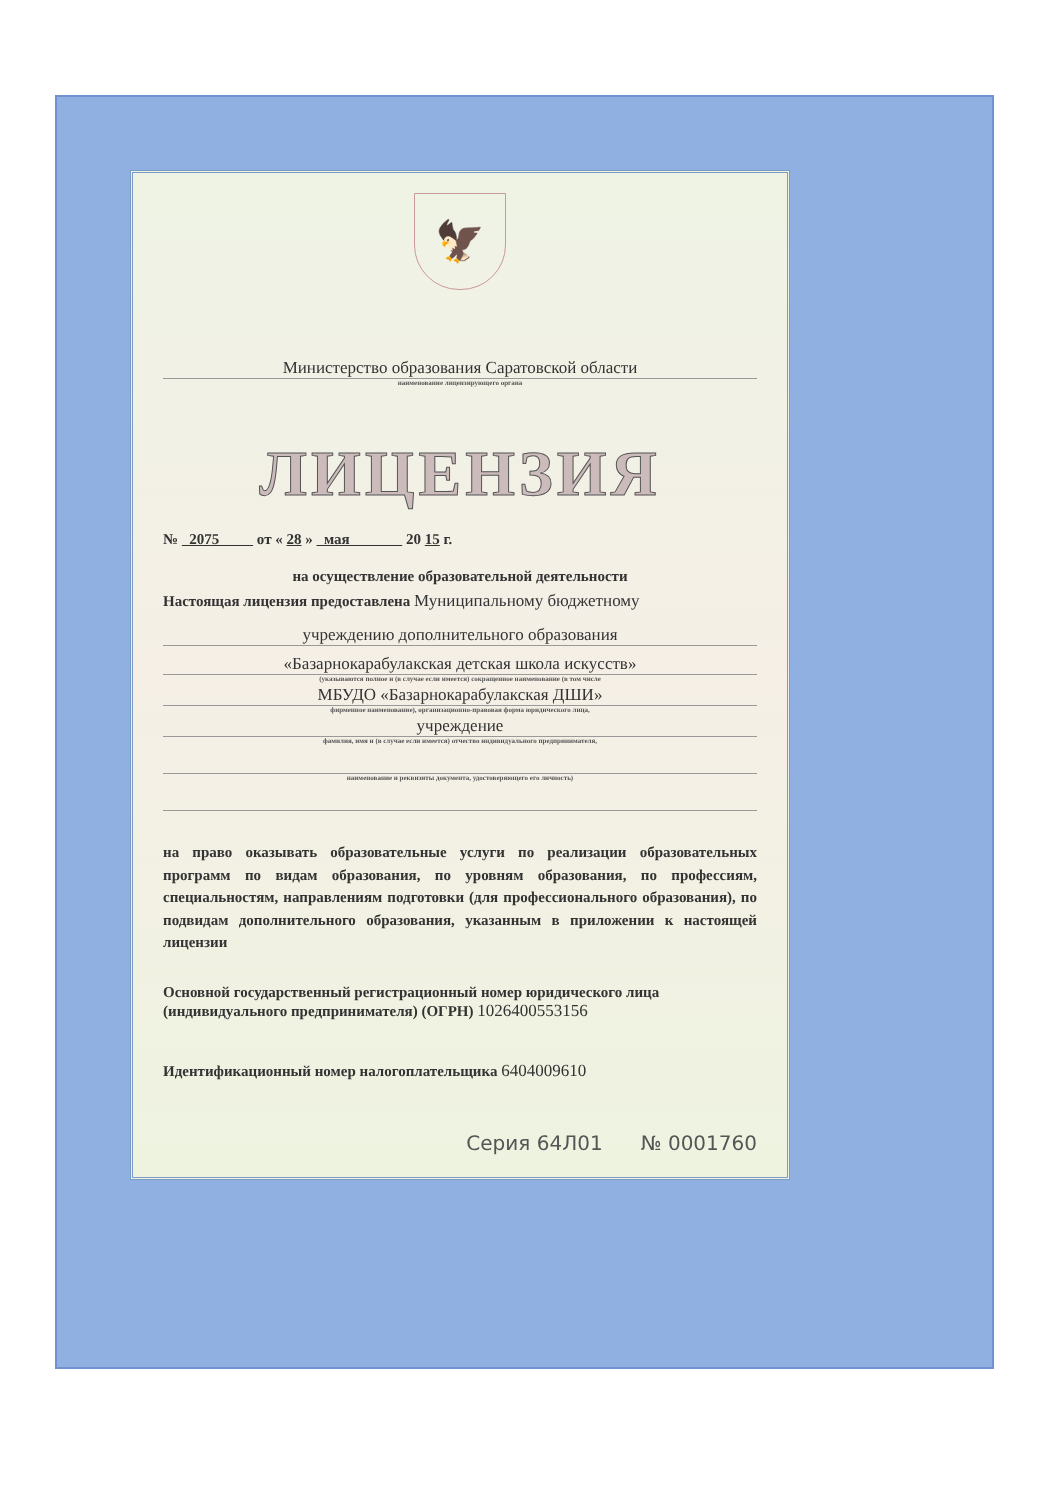🦅
Министерство образования Саратовской области
наименование лицензирующего органа
ЛИЦЕНЗИЯ
№ 2075 от « 28 » мая 20 15 г.
на осуществление образовательной деятельности
Настоящая лицензия предоставлена Муниципальному бюджетному
учреждению дополнительного образования
«Базарнокарабулакская детская школа искусств»
(указываются полное и (в случае если имеется) сокращенное наименование (в том числе
МБУДО «Базарнокарабулакская ДШИ»
фирменное наименование), организационно-правовая форма юридического лица,
учреждение
фамилия, имя и (в случае если имеется) отчество индивидуального предпринимателя,
наименование и реквизиты документа, удостоверяющего его личность)
на право оказывать образовательные услуги по реализации образовательных программ по видам образования, по уровням образования, по профессиям, специальностям, направлениям подготовки (для профессионального образования), по подвидам дополнительного образования, указанным в приложении к настоящей лицензии
Основной государственный регистрационный номер юридического лица (индивидуального предпринимателя) (ОГРН) 1026400553156
Идентификационный номер налогоплательщика 6404009610
Серия 64Л01 № 0001760